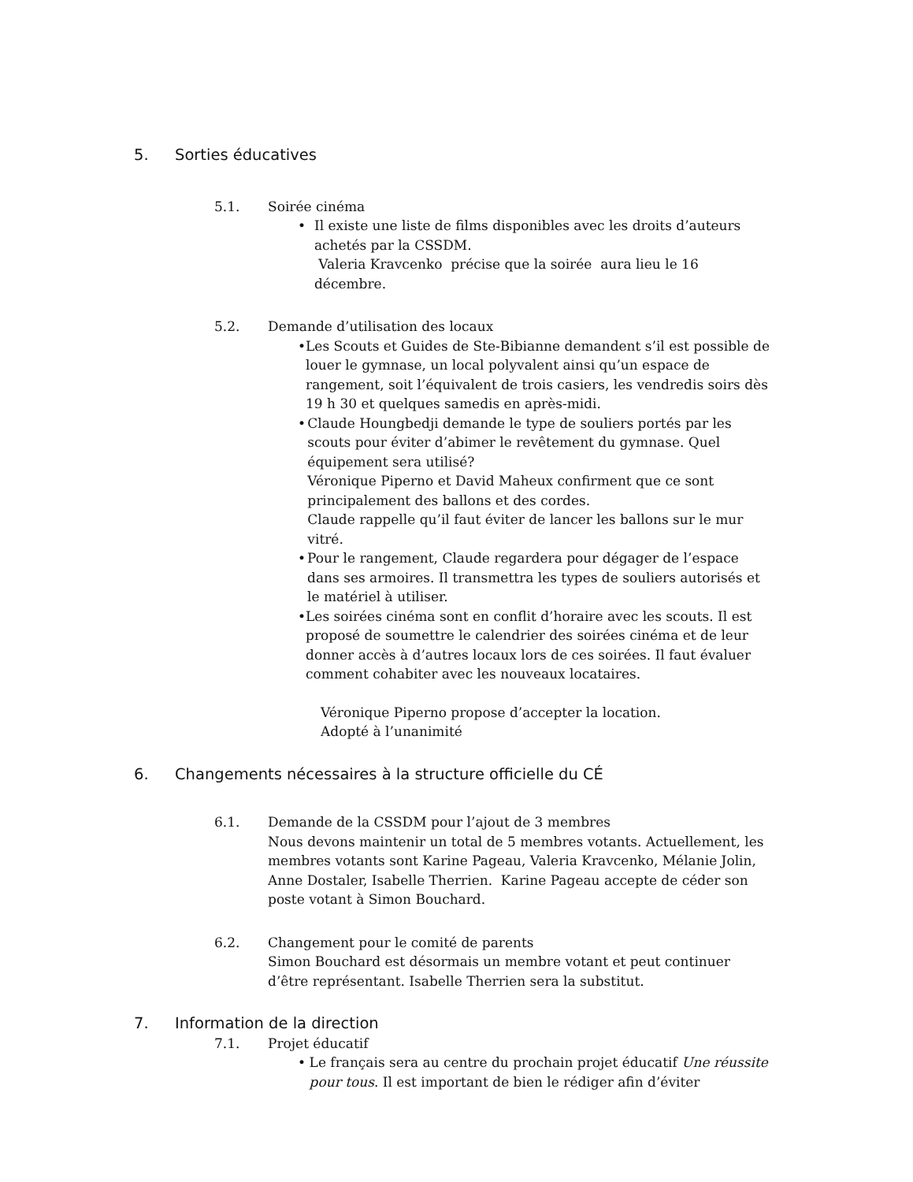5. Sorties éducatives
5.1. Soirée cinéma
• Il existe une liste de films disponibles avec les droits d’auteurs achetés par la CSSDM.
Valeria Kravcenko précise que la soirée aura lieu le 16 décembre.
5.2. Demande d’utilisation des locaux
• Les Scouts et Guides de Ste-Bibianne demandent s’il est possible de louer le gymnase, un local polyvalent ainsi qu’un espace de rangement, soit l’équivalent de trois casiers, les vendredis soirs dès 19 h 30 et quelques samedis en après-midi.
• Claude Houngbedji demande le type de souliers portés par les scouts pour éviter d’abimer le revêtement du gymnase. Quel équipement sera utilisé?
Véronique Piperno et David Maheux confirment que ce sont principalement des ballons et des cordes.
Claude rappelle qu’il faut éviter de lancer les ballons sur le mur vitré.
• Pour le rangement, Claude regardera pour dégager de l’espace dans ses armoires. Il transmettra les types de souliers autorisés et le matériel à utiliser.
• Les soirées cinéma sont en conflit d’horaire avec les scouts. Il est proposé de soumettre le calendrier des soirées cinéma et de leur donner accès à d’autres locaux lors de ces soirées. Il faut évaluer comment cohabiter avec les nouveaux locataires.
Véronique Piperno propose d’accepter la location.
Adopté à l’unanimité
6. Changements nécessaires à la structure officielle du CÉ
6.1. Demande de la CSSDM pour l’ajout de 3 membres
Nous devons maintenir un total de 5 membres votants. Actuellement, les membres votants sont Karine Pageau, Valeria Kravcenko, Mélanie Jolin, Anne Dostaler, Isabelle Therrien. Karine Pageau accepte de céder son poste votant à Simon Bouchard.
6.2. Changement pour le comité de parents
Simon Bouchard est désormais un membre votant et peut continuer d’être représentant. Isabelle Therrien sera la substitut.
7. Information de la direction
7.1. Projet éducatif
• Le français sera au centre du prochain projet éducatif Une réussite pour tous. Il est important de bien le rédiger afin d’éviter